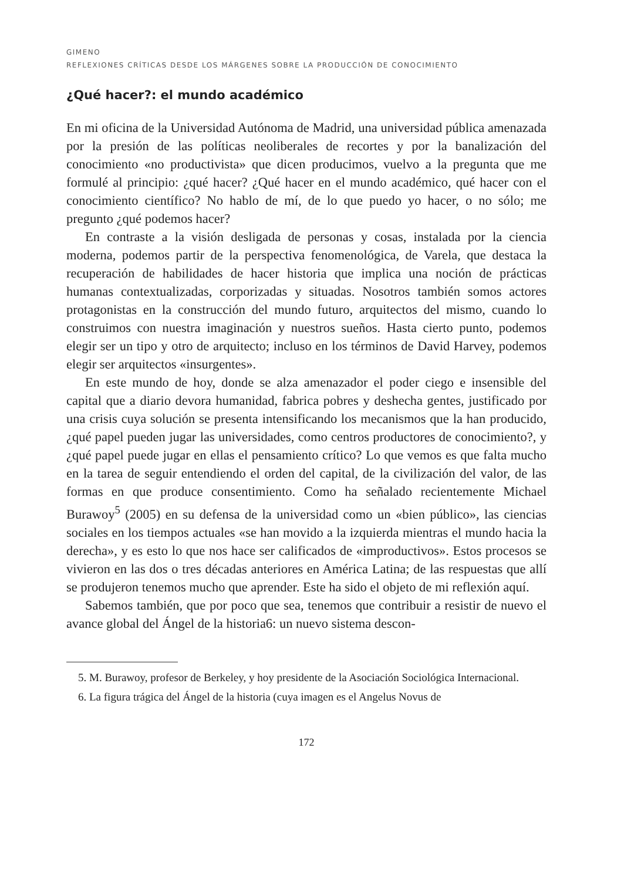GIMENO
REFLEXIONES CRÍTICAS DESDE LOS MÁRGENES SOBRE LA PRODUCCIÓN DE CONOCIMIENTO
¿Qué hacer?: el mundo académico
En mi oficina de la Universidad Autónoma de Madrid, una universidad pública amenazada por la presión de las políticas neoliberales de recortes y por la banalización del conocimiento «no productivista» que dicen producimos, vuelvo a la pregunta que me formulé al principio: ¿qué hacer? ¿Qué hacer en el mundo académico, qué hacer con el conocimiento científico? No hablo de mí, de lo que puedo yo hacer, o no sólo; me pregunto ¿qué podemos hacer?
En contraste a la visión desligada de personas y cosas, instalada por la ciencia moderna, podemos partir de la perspectiva fenomenológica, de Varela, que destaca la recuperación de habilidades de hacer historia que implica una noción de prácticas humanas contextualizadas, corporizadas y situadas. Nosotros también somos actores protagonistas en la construcción del mundo futuro, arquitectos del mismo, cuando lo construimos con nuestra imaginación y nuestros sueños. Hasta cierto punto, podemos elegir ser un tipo y otro de arquitecto; incluso en los términos de David Harvey, podemos elegir ser arquitectos «insurgentes».
En este mundo de hoy, donde se alza amenazador el poder ciego e insensible del capital que a diario devora humanidad, fabrica pobres y deshecha gentes, justificado por una crisis cuya solución se presenta intensificando los mecanismos que la han producido, ¿qué papel pueden jugar las universidades, como centros productores de conocimiento?, y ¿qué papel puede jugar en ellas el pensamiento crítico? Lo que vemos es que falta mucho en la tarea de seguir entendiendo el orden del capital, de la civilización del valor, de las formas en que produce consentimiento. Como ha señalado recientemente Michael Burawoy<sup>5</sup> (2005) en su defensa de la universidad como un «bien público», las ciencias sociales en los tiempos actuales «se han movido a la izquierda mientras el mundo hacia la derecha», y es esto lo que nos hace ser calificados de «improductivos». Estos procesos se vivieron en las dos o tres décadas anteriores en América Latina; de las respuestas que allí se produjeron tenemos mucho que aprender. Este ha sido el objeto de mi reflexión aquí.
Sabemos también, que por poco que sea, tenemos que contribuir a resistir de nuevo el avance global del Ángel de la historia6: un nuevo sistema descon-
5. M. Burawoy, profesor de Berkeley, y hoy presidente de la Asociación Sociológica Internacional.
6. La figura trágica del Ángel de la historia (cuya imagen es el Angelus Novus de
172